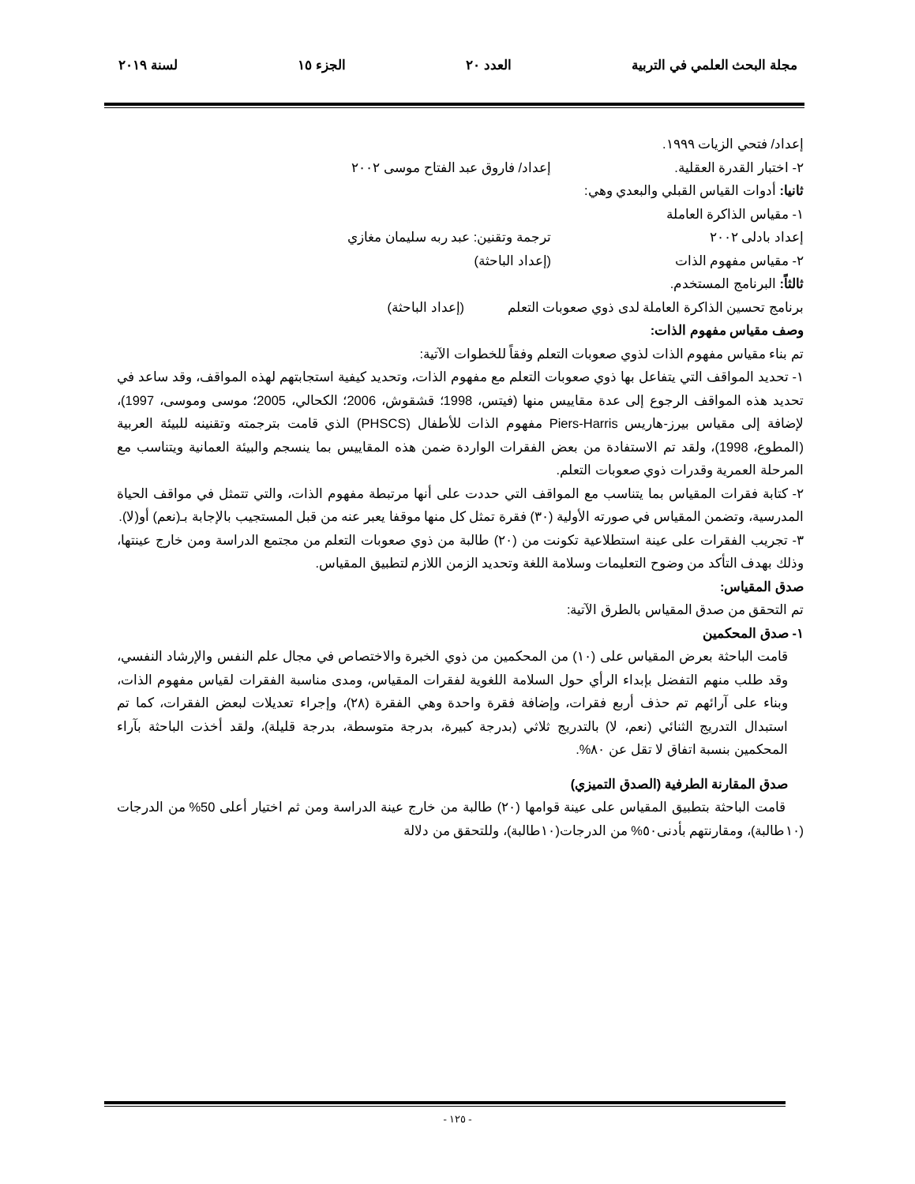مجلة البحث العلمي في التربية العدد ٢٠ الجزء ١٥ لسنة ٢٠١٩
إعداد/ فتحي الزيات ١٩٩٩.
٢- اختبار القدرة العقلية. إعداد/ فاروق عبد الفتاح موسى ٢٠٠٢
ثانيا: أدوات القياس القبلي والبعدي وهي:
١- مقياس الذاكرة العاملة
إعداد بادلى ٢٠٠٢ ترجمة وتقنين: عبد ربه سليمان مغازي
٢- مقياس مفهوم الذات (إعداد الباحثة)
ثالثاً: البرنامج المستخدم.
برنامج تحسين الذاكرة العاملة لدى ذوي صعوبات التعلم (إعداد الباحثة)
وصف مقياس مفهوم الذات:
تم بناء مقياس مفهوم الذات لذوي صعوبات التعلم وفقاً للخطوات الآتية:
١- تحديد المواقف التي يتفاعل بها ذوي صعوبات التعلم مع مفهوم الذات، وتحديد كيفية استجابتهم لهذه المواقف، وقد ساعد في تحديد هذه المواقف الرجوع إلى عدة مقاييس منها (فيتس، 1998؛ قشقوش، 2006؛ الكحالي، 2005؛ موسى وموسى، 1997)، لإضافة إلى مقياس بيرز-هاريس Piers-Harris مفهوم الذات للأطفال (PHSCS) الذي قامت بترجمته وتقنينه للبيئة العربية (المطوع، 1998)، ولقد تم الاستفادة من بعض الفقرات الواردة ضمن هذه المقاييس بما ينسجم والبيئة العمانية ويتناسب مع المرحلة العمرية وقدرات ذوي صعوبات التعلم.
٢- كتابة فقرات المقياس بما يتناسب مع المواقف التي حددت على أنها مرتبطة مفهوم الذات، والتي تتمثل في مواقف الحياة المدرسية، وتضمن المقياس في صورته الأولية (٣٠) فقرة تمثل كل منها موقفا يعبر عنه من قبل المستجيب بالإجابة بـ(نعم) أو(لا).
٣- تجريب الفقرات على عينة استطلاعية تكونت من (٢٠) طالبة من ذوي صعوبات التعلم من مجتمع الدراسة ومن خارج عينتها، وذلك بهدف التأكد من وضوح التعليمات وسلامة اللغة وتحديد الزمن اللازم لتطبيق المقياس.
صدق المقياس:
تم التحقق من صدق المقياس بالطرق الآتية:
١- صدق المحكمين
قامت الباحثة بعرض المقياس على (١٠) من المحكمين من ذوي الخبرة والاختصاص في مجال علم النفس والإرشاد النفسي، وقد طلب منهم التفضل بإبداء الرأي حول السلامة اللغوية لفقرات المقياس، ومدى مناسبة الفقرات لقياس مفهوم الذات، وبناء على آرائهم تم حذف أربع فقرات، وإضافة فقرة واحدة وهي الفقرة (٢٨)، وإجراء تعديلات لبعض الفقرات، كما تم استبدال التدريج الثنائي (نعم، لا) بالتدريج ثلاثي (بدرجة كبيرة، بدرجة متوسطة، بدرجة قليلة)، ولقد أخذت الباحثة بآراء المحكمين بنسبة اتفاق لا تقل عن ٨٠%.
صدق المقارنة الطرفية (الصدق التميزي)
قامت الباحثة بتطبيق المقياس على عينة قوامها (٢٠) طالبة من خارج عينة الدراسة ومن ثم اختيار أعلى 50% من الدرجات (١٠طالبة)، ومقارنتهم بأدنى٥٠% من الدرجات(١٠طالبة)، وللتحقق من دلالة
- ١٢٥ -